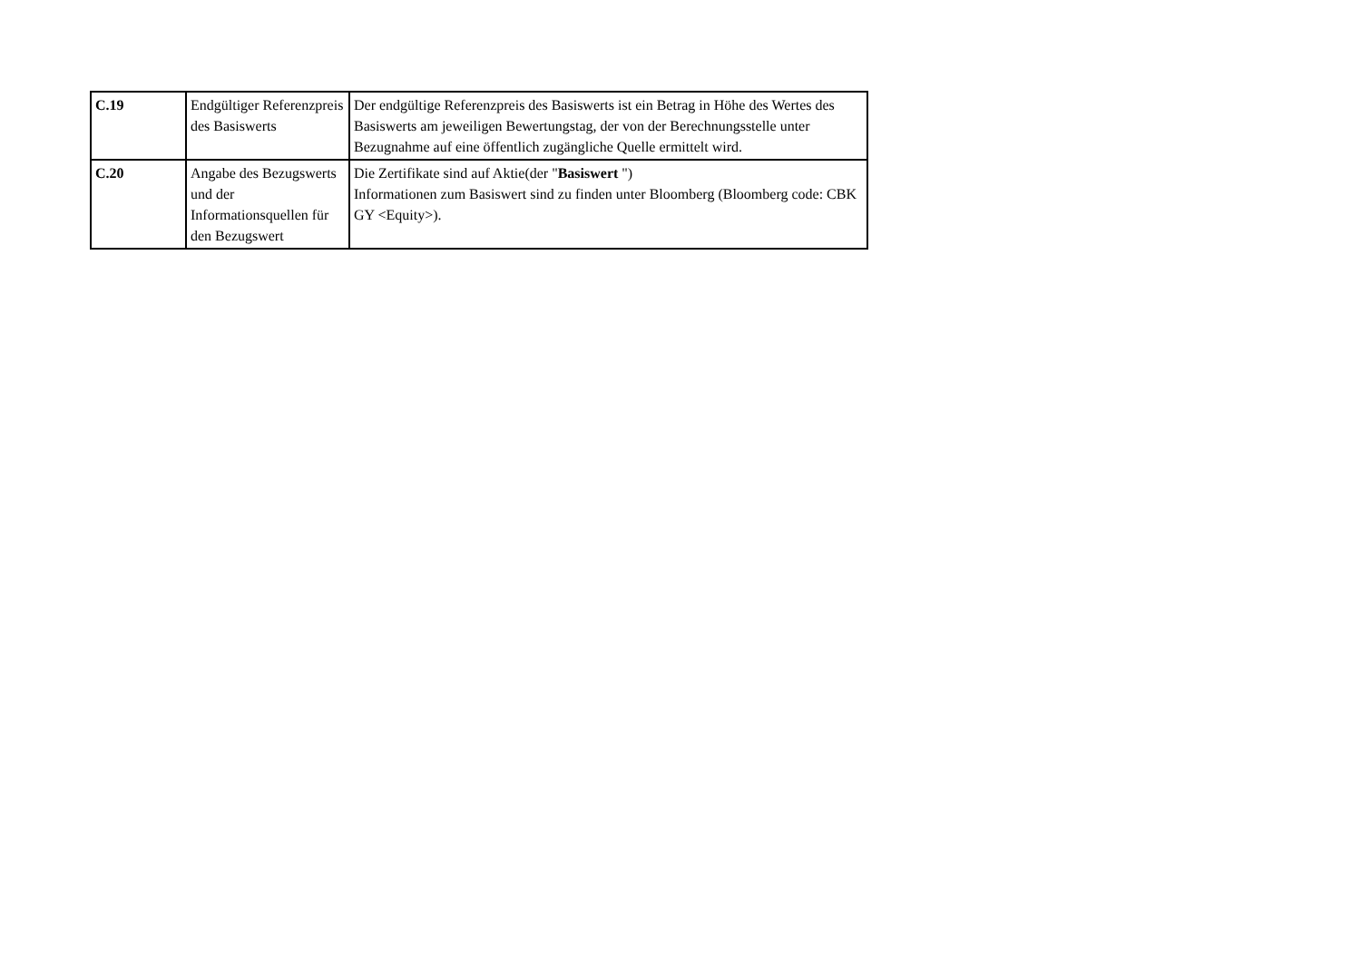| C.19 | Endgültiger Referenzpreis des Basiswerts | Der endgültige Referenzpreis des Basiswerts ist ein Betrag in Höhe des Wertes des Basiswerts am jeweiligen Bewertungstag, der von der Berechnungsstelle unter Bezugnahme auf eine öffentlich zugängliche Quelle ermittelt wird. |
| C.20 | Angabe des Bezugswerts und der Informationsquellen für den Bezugswert | Die Zertifikate sind auf Aktie(der " Basiswert ") Informationen zum Basiswert sind zu finden unter Bloomberg (Bloomberg code: CBK GY <Equity>). |